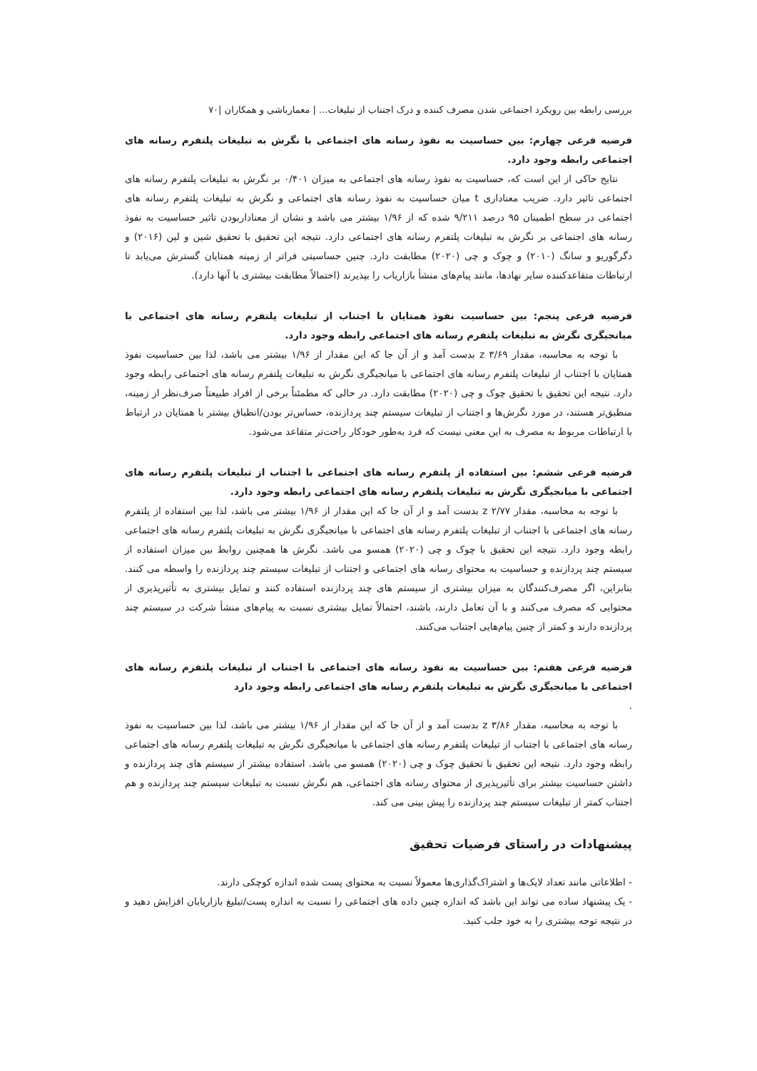بررسی رابطه بین رویکرد اجتماعی شدن مصرف کننده و درک اجتناب از تبلیغات... | معمارباشی و همکاران |۷۰
فرضیه فرعی چهارم: بین حساسیت به نفوذ رسانه های اجتماعی با نگرش به تبلیغات پلتفرم رسانه های اجتماعی رابطه وجود دارد.
نتایج حاکی از این است که، حساسیت به نفوذ رسانه های اجتماعی به میزان ۰/۴۰۱ بر نگرش به تبلیغات پلتفرم رسانه های اجتماعی تاثیر دارد. ضریب معناداری t میان حساسیت به نفوذ رسانه های اجتماعی و نگرش به تبلیغات پلتفرم رسانه های اجتماعی در سطح اطمینان ۹۵ درصد ۹/۲۱۱ شده که از ۱/۹۶ بیشتر می باشد و نشان از معنادار‌بودن تاثیر حساسیت به نفوذ رسانه های اجتماعی بر نگرش به تبلیغات پلتفرم رسانه های اجتماعی دارد. نتیجه این تحقیق با تحقیق شین و لین (۲۰۱۶) و دگرگوریو و سانگ (۲۰۱۰) و چوک و چی (۲۰۲۰) مطابقت دارد. چنین حساسیتی فراتر از زمینه همتایان گسترش می‌یابد تا ارتباطات متقاعدکننده سایر نهادها، مانند پیام‌های منشأ بازاریاب را بپذیرند (احتمالاً مطابقت بیشتری با آنها دارد).
فرضیه فرعی پنجم: بین حساسیت نفوذ همتایان با اجتناب از تبلیغات پلتفرم رسانه های اجتماعی با میانجیگری نگرش به تبلیغات پلتفرم رسانه های اجتماعی رابطه وجود دارد.
با توجه به محاسبه، مقدار z ۳/۶۹ بدست آمد و از آن جا که این مقدار از ۱/۹۶ بیشتر می باشد، لذا بین حساسیت نفوذ همتایان با اجتناب از تبلیغات پلتفرم رسانه های اجتماعی با میانجیگری نگرش به تبلیغات پلتفرم رسانه های اجتماعی رابطه وجود دارد. نتیجه این تحقیق با تحقیق چوک و چی (۲۰۲۰) مطابقت دارد. در حالی که مطمئناً برخی از افراد طبیعتاً صرف‌نظر از زمینه، منطبق‌تر هستند، در مورد نگرش‌ها و اجتناب از تبلیغات سیستم چند پردازنده، حساس‌تر بودن/انطباق بیشتر با همتایان در ارتباط با ارتباطات مربوط به مصرف به این معنی نیست که فرد به‌طور خودکار راحت‌تر متقاعد می‌شود.
فرضیه فرعی ششم: بین استفاده از پلتفرم رسانه های اجتماعی با اجتناب از تبلیغات پلتفرم رسانه های اجتماعی با میانجیگری نگرش به تبلیغات پلتفرم رسانه های اجتماعی رابطه وجود دارد.
با توجه به محاسبه، مقدار z ۲/۷۷ بدست آمد و از آن جا که این مقدار از ۱/۹۶ بیشتر می باشد، لذا بین استفاده از پلتفرم رسانه های اجتماعی با اجتناب از تبلیغات پلتفرم رسانه های اجتماعی با میانجیگری نگرش به تبلیغات پلتفرم رسانه های اجتماعی رابطه وجود دارد. نتیجه این تحقیق با چوک و چی (۲۰۲۰) همسو می باشد. نگرش ها همچنین روابط بین میزان استفاده از سیستم چند پردازنده و حساسیت به محتوای رسانه های اجتماعی و اجتناب از تبلیغات سیستم چند پردازنده را واسطه می کنند. بنابراین، اگر مصرف‌کنندگان به میزان بیشتری از سیستم های چند پردازنده استفاده کنند و تمایل بیشتری به تأثیرپذیری از محتوایی که مصرف می‌کنند و با آن تعامل دارند، باشند، احتمالاً تمایل بیشتری نسبت به پیام‌های منشأ شرکت در سیستم چند پردازنده دارند و کمتر از چنین پیام‌هایی اجتناب می‌کنند.
فرضیه فرعی هفتم: بین حساسیت به نفوذ رسانه های اجتماعی با اجتناب از تبلیغات پلتفرم رسانه های اجتماعی با میانجیگری نگرش به تبلیغات پلتفرم رسانه های اجتماعی رابطه وجود دارد
.
با توجه به محاسبه، مقدار z ۳/۸۶ بدست آمد و از آن جا که این مقدار از ۱/۹۶ بیشتر می باشد، لذا بین حساسیت به نفوذ رسانه های اجتماعی با اجتناب از تبلیغات پلتفرم رسانه های اجتماعی با میانجیگری نگرش به تبلیغات پلتفرم رسانه های اجتماعی رابطه وجود دارد. نتیجه این تحقیق با تحقیق چوک و چی (۲۰۲۰) همسو می باشد. استفاده بیشتر از سیستم های چند پردازنده و داشتن حساسیت بیشتر برای تأثیرپذیری از محتوای رسانه های اجتماعی، هم نگرش نسبت به تبلیغات سیستم چند پردازنده و هم اجتناب کمتر از تبلیغات سیستم چند پردازنده را پیش بینی می کند.
پیشنهادات در راستای فرضیات تحقیق
- اطلاعاتی مانند تعداد لایک‌ها و اشتراک‌گذاری‌ها معمولاً نسبت به محتوای پست شده اندازه کوچکی دارند.
- یک پیشنهاد ساده می تواند این باشد که اندازه چنین داده های اجتماعی را نسبت به اندازه پست/تبلیغ بازاریابان افزایش دهید و در نتیجه توجه بیشتری را به خود جلب کنید.